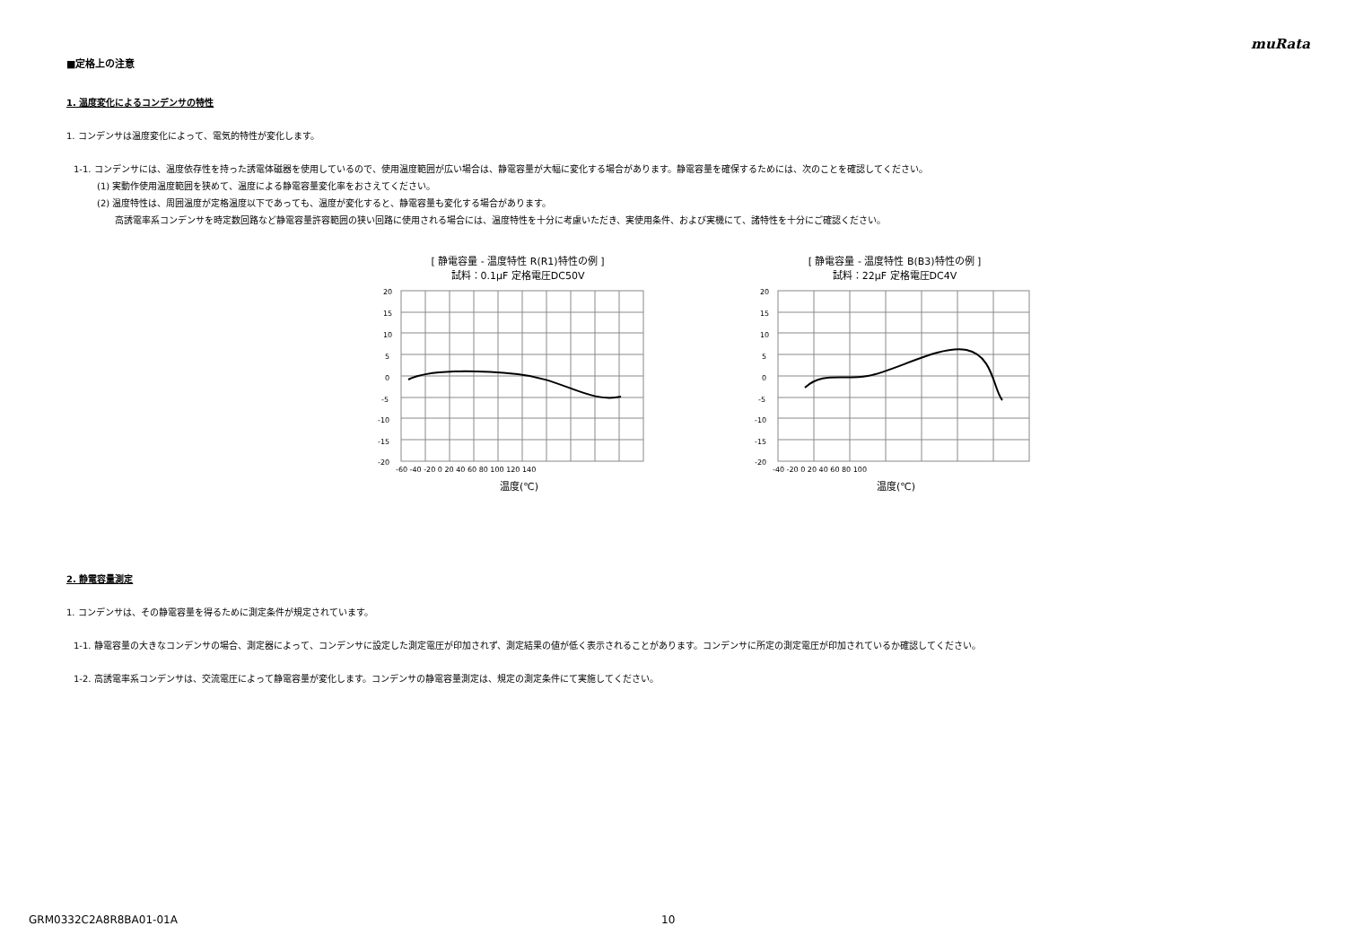muRata
■定格上の注意
1. 温度変化によるコンデンサの特性
1. コンデンサは温度変化によって、電気的特性が変化します。
1-1. コンデンサには、温度依存性を持った誘電体磁器を使用しているので、使用温度範囲が広い場合は、静電容量が大幅に変化する場合があります。静電容量を確保するためには、次のことを確認してください。
(1) 実動作使用温度範囲を狭めて、温度による静電容量変化率をおさえてください。
(2) 温度特性は、周囲温度が定格温度以下であっても、温度が変化すると、静電容量も変化する場合があります。
高誘電率系コンデンサを時定数回路など静電容量許容範囲の狭い回路に使用される場合には、温度特性を十分に考慮いただき、実使用条件、および実機にて、諸特性を十分にご確認ください。
[ 静電容量 - 温度特性 R(R1)特性の例 ]
試料：0.1μF 定格電圧DC50V
20
15
10
5
0
-5
-10
-15
-20
-60 -40 -20 0 20 40 60 80 100 120 140
温度(℃)
[ 静電容量 - 温度特性 B(B3)特性の例 ]
試料：22μF 定格電圧DC4V
20
15
10
5
0
-5
-10
-15
-20
-40 -20 0 20 40 60 80 100
温度(℃)
2. 静電容量測定
1. コンデンサは、その静電容量を得るために測定条件が規定されています。
1-1. 静電容量の大きなコンデンサの場合、測定器によって、コンデンサに設定した測定電圧が印加されず、測定結果の値が低く表示されることがあります。コンデンサに所定の測定電圧が印加されているか確認してください。
1-2. 高誘電率系コンデンサは、交流電圧によって静電容量が変化します。コンデンサの静電容量測定は、規定の測定条件にて実施してください。
GRM0332C2A8R8BA01-01A 10